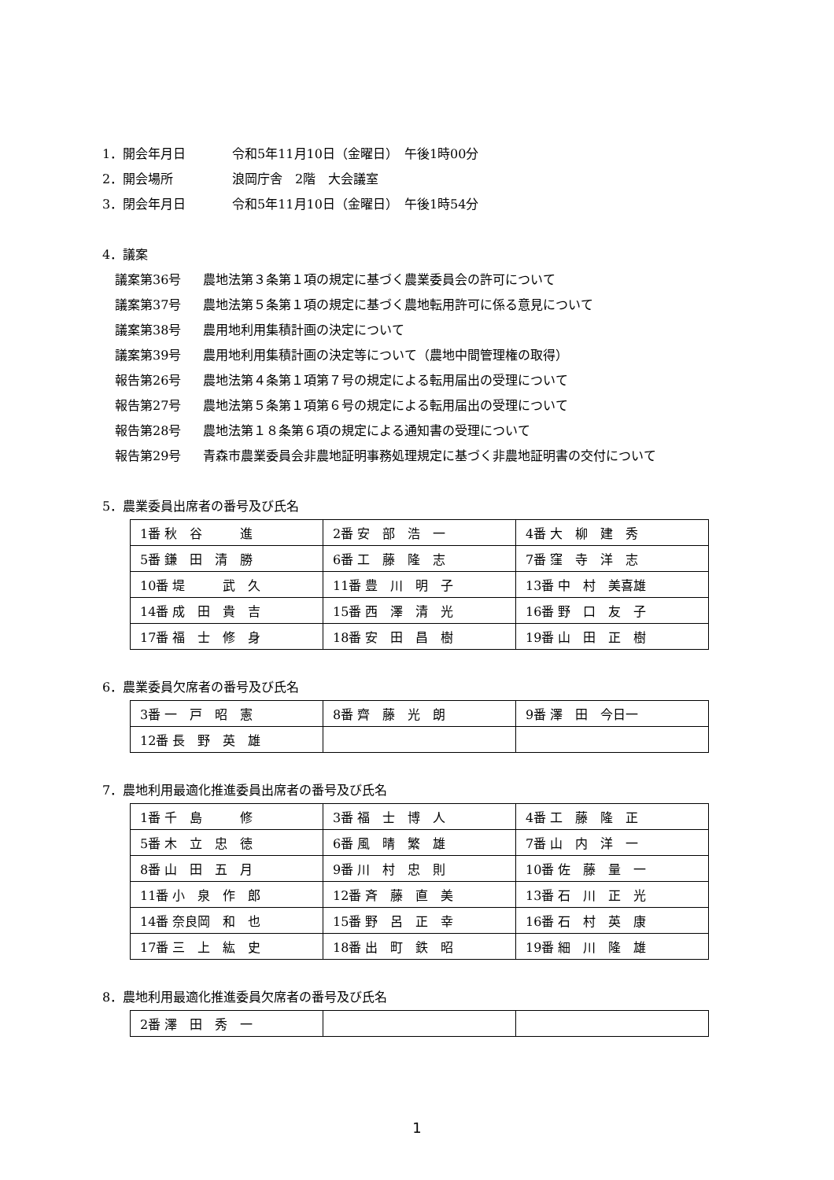1．開会年月日 令和5年11月10日（金曜日）　午後1時00分
2．開会場所 浪岡庁舎　2階　大会議室
3．閉会年月日 令和5年11月10日（金曜日）　午後1時54分
4．議案
議案第36号 農地法第３条第１項の規定に基づく農業委員会の許可について
議案第37号 農地法第５条第１項の規定に基づく農地転用許可に係る意見について
議案第38号 農用地利用集積計画の決定について
議案第39号 農用地利用集積計画の決定等について（農地中間管理権の取得）
報告第26号 農地法第４条第１項第７号の規定による転用届出の受理について
報告第27号 農地法第５条第１項第６号の規定による転用届出の受理について
報告第28号 農地法第１８条第６項の規定による通知書の受理について
報告第29号 青森市農業委員会非農地証明事務処理規定に基づく非農地証明書の交付について
5．農業委員出席者の番号及び氏名
| 1番 秋 谷 進 | 2番 安 部 浩 一 | 4番 大 柳 建 秀 |
| 5番 鎌 田 清 勝 | 6番 工 藤 隆 志 | 7番 窪 寺 洋 志 |
| 10番 堤 武 久 | 11番 豊 川 明 子 | 13番 中 村 美喜雄 |
| 14番 成 田 貴 吉 | 15番 西 澤 清 光 | 16番 野 口 友 子 |
| 17番 福 士 修 身 | 18番 安 田 昌 樹 | 19番 山 田 正 樹 |
6．農業委員欠席者の番号及び氏名
| 3番 一 戸 昭 憲 | 8番 齊 藤 光 朗 | 9番 澤 田 今日一 |
| 12番 長 野 英 雄 | | |
7．農地利用最適化推進委員出席者の番号及び氏名
| 1番 千 島 修 | 3番 福 士 博 人 | 4番 工 藤 隆 正 |
| 5番 木 立 忠 徳 | 6番 風 晴 繁 雄 | 7番 山 内 洋 一 |
| 8番 山 田 五 月 | 9番 川 村 忠 則 | 10番 佐 藤 量 一 |
| 11番 小 泉 作 郎 | 12番 斉 藤 直 美 | 13番 石 川 正 光 |
| 14番 奈良岡 和 也 | 15番 野 呂 正 幸 | 16番 石 村 英 康 |
| 17番 三 上 紘 史 | 18番 出 町 鉄 昭 | 19番 細 川 隆 雄 |
8．農地利用最適化推進委員欠席者の番号及び氏名
| 2番 澤 田 秀 一 | | |
1